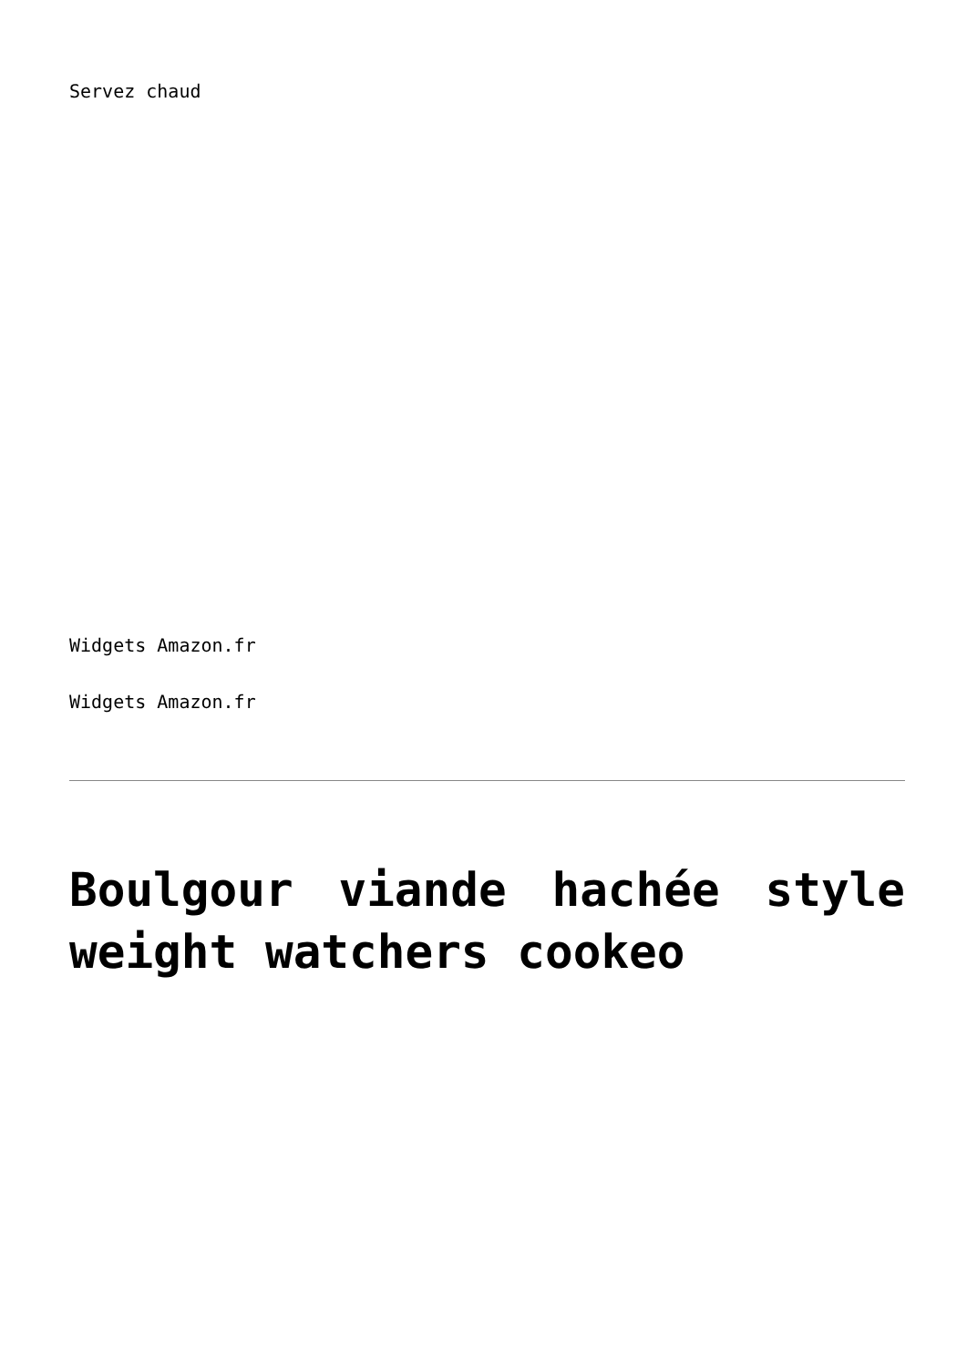Servez chaud
Widgets Amazon.fr
Widgets Amazon.fr
Boulgour viande hachée style weight watchers cookeo